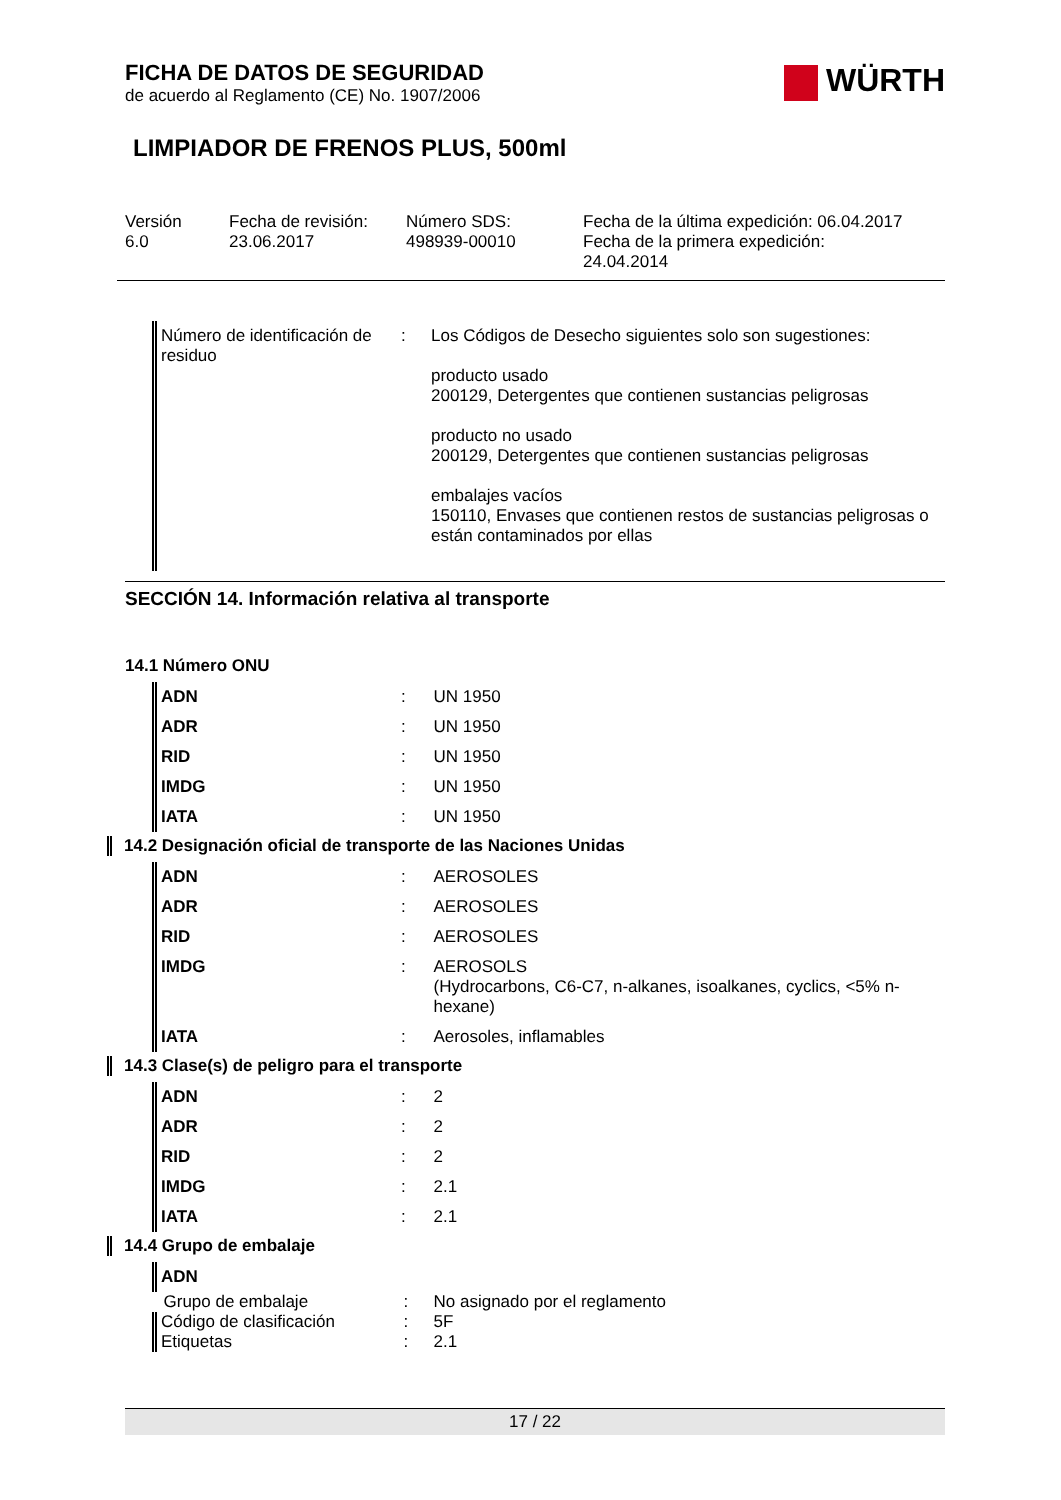WÜRTH
FICHA DE DATOS DE SEGURIDAD
de acuerdo al Reglamento (CE) No. 1907/2006
LIMPIADOR DE FRENOS PLUS, 500ml
Versión
6.0
Fecha de revisión:
23.06.2017
Número SDS:
498939-00010
Fecha de la última expedición: 06.04.2017
Fecha de la primera expedición:
24.04.2014
| Número de identificación de residuo | : | Los Códigos de Desecho siguientes solo son sugestiones: producto usado 200129, Detergentes que contienen sustancias peligrosas producto no usado 200129, Detergentes que contienen sustancias peligrosas embalajes vacíos 150110, Envases que contienen restos de sustancias peligrosas o están contaminados por ellas |
SECCIÓN 14. Información relativa al transporte
14.1 Número ONU
| ADN | : | UN 1950 |
| ADR | : | UN 1950 |
| RID | : | UN 1950 |
| IMDG | : | UN 1950 |
| IATA | : | UN 1950 |
14.2 Designación oficial de transporte de las Naciones Unidas
| ADN | : | AEROSOLES |
| ADR | : | AEROSOLES |
| RID | : | AEROSOLES |
| IMDG | : | AEROSOLS (Hydrocarbons, C6-C7, n-alkanes, isoalkanes, cyclics, <5% n-hexane) |
| IATA | : | Aerosoles, inflamables |
14.3 Clase(s) de peligro para el transporte
| ADN | : | 2 |
| ADR | : | 2 |
| RID | : | 2 |
| IMDG | : | 2.1 |
| IATA | : | 2.1 |
14.4 Grupo de embalaje
| ADN | | |
| Grupo de embalaje | : | No asignado por el reglamento |
| Código de clasificación | : | 5F |
| Etiquetas | : | 2.1 |
17 / 22